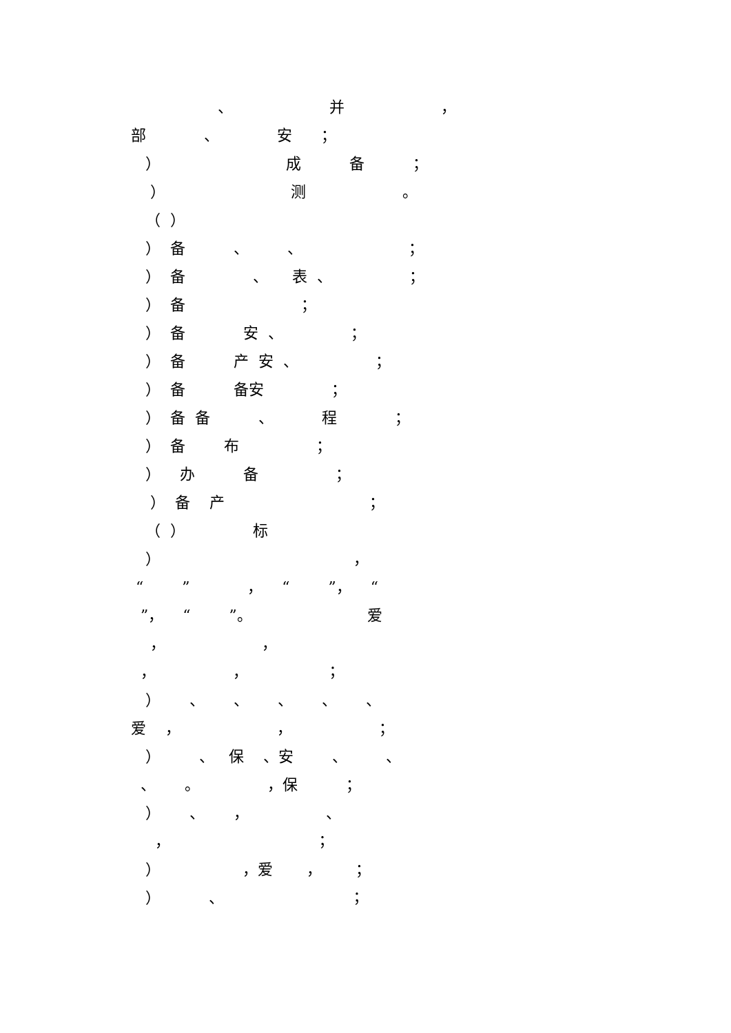、 并 ，
部 、 安 ；
） 成 备 ；
） 测 。
（ ）
） 备 、 、 ；
） 备 、 表 、 ；
） 备 ；
） 备 安 、 ；
） 备 产 安 、 ；
） 备 备安 ；
） 备 备 、 程 ；
） 备 布 ；
） 办 备 ；
） 备 产 ；
（ ） 标
） ，
“ ” ， “ ”， “
”， “ ”。 爱
， ，
， ， ；
） 、 、 、 、 、
爱 ， ， ；
） 、 保 、安 、 、
、 。 ，保 ；
） 、 ， 、
， ；
） ，爱 ， ；
） 、 ；